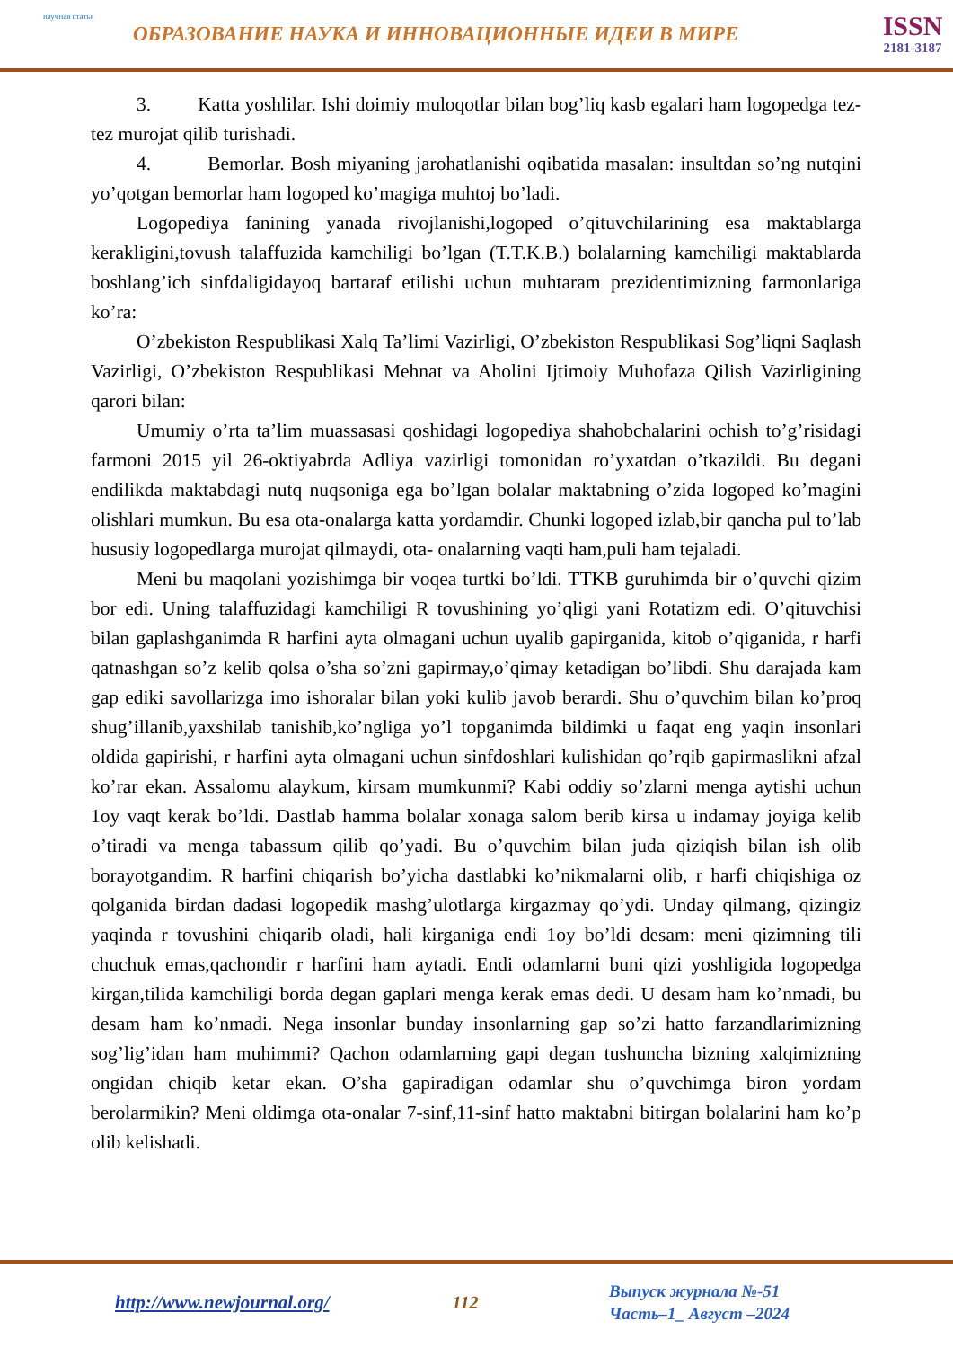научная статья
ОБРАЗОВАНИЕ НАУКА И ИННОВАЦИОННЫЕ ИДЕИ В МИРЕ
ISSN
2181-3187
3. Katta yoshlilar. Ishi doimiy muloqotlar bilan bog’liq kasb egalari ham logopedga tez-tez murojat qilib turishadi.
4. Bemorlar. Bosh miyaning jarohatlanishi oqibatida masalan: insultdan so’ng nutqini yo’qotgan bemorlar ham logoped ko’magiga muhtoj bo’ladi.
Logopediya fanining yanada rivojlanishi,logoped o’qituvchilarining esa maktablarga kerakligini,tovush talaffuzida kamchiligi bo’lgan (T.T.K.B.) bolalarning kamchiligi maktablarda boshlang’ich sinfdaligidayoq bartaraf etilishi uchun muhtaram prezidentimizning farmonlariga ko’ra:
O’zbekiston Respublikasi Xalq Ta’limi Vazirligi, O’zbekiston Respublikasi Sog’liqni Saqlash Vazirligi, O’zbekiston Respublikasi Mehnat va Aholini Ijtimoiy Muhofaza Qilish Vazirligining qarori bilan:
Umumiy o’rta ta’lim muassasasi qoshidagi logopediya shahobchalarini ochish to’g’risidagi farmoni 2015 yil 26-oktiyabrda Adliya vazirligi tomonidan ro’yxatdan o’tkazildi. Bu degani endilikda maktabdagi nutq nuqsoniga ega bo’lgan bolalar maktabning o’zida logoped ko’magini olishlari mumkun. Bu esa ota-onalarga katta yordamdir. Chunki logoped izlab,bir qancha pul to’lab hususiy logopedlarga murojat qilmaydi, ota- onalarning vaqti ham,puli ham tejaladi.
Meni bu maqolani yozishimga bir voqea turtki bo’ldi. TTKB guruhimda bir o’quvchi qizim bor edi. Uning talaffuzidagi kamchiligi R tovushining yo’qligi yani Rotatizm edi. O’qituvchisi bilan gaplashganimda R harfini ayta olmagani uchun uyalib gapirganida, kitob o’qiganida, r harfi qatnashgan so’z kelib qolsa o’sha so’zni gapirmay,o’qimay ketadigan bo’libdi. Shu darajada kam gap ediki savollarizga imo ishoralar bilan yoki kulib javob berardi. Shu o’quvchim bilan ko’proq shug’illanib,yaxshilab tanishib,ko’ngliga yo’l topganimda bildimki u faqat eng yaqin insonlari oldida gapirishi, r harfini ayta olmagani uchun sinfdoshlari kulishidan qo’rqib gapirmaslikni afzal ko’rar ekan. Assalomu alaykum, kirsam mumkunmi? Kabi oddiy so’zlarni menga aytishi uchun 1oy vaqt kerak bo’ldi. Dastlab hamma bolalar xonaga salom berib kirsa u indamay joyiga kelib o’tiradi va menga tabassum qilib qo’yadi. Bu o’quvchim bilan juda qiziqish bilan ish olib borayotgandim. R harfini chiqarish bo’yicha dastlabki ko’nikmalarni olib, r harfi chiqishiga oz qolganida birdan dadasi logopedik mashg’ulotlarga kirgazmay qo’ydi. Unday qilmang, qizingiz yaqinda r tovushini chiqarib oladi, hali kirganiga endi 1oy bo’ldi desam: meni qizimning tili chuchuk emas,qachondir r harfini ham aytadi. Endi odamlarni buni qizi yoshligida logopedga kirgan,tilida kamchiligi borda degan gaplari menga kerak emas dedi. U desam ham ko’nmadi, bu desam ham ko’nmadi. Nega insonlar bunday insonlarning gap so’zi hatto farzandlarimizning sog’lig’idan ham muhimmi? Qachon odamlarning gapi degan tushuncha bizning xalqimizning ongidan chiqib ketar ekan. O’sha gapiradigan odamlar shu o’quvchimga biron yordam berolarmikin? Meni oldimga ota-onalar 7-sinf,11-sinf hatto maktabni bitirgan bolalarini ham ko’p olib kelishadi.
http://www.newjournal.org/ 112
Выпуск журнала №-51
Часть–1_ Август –2024